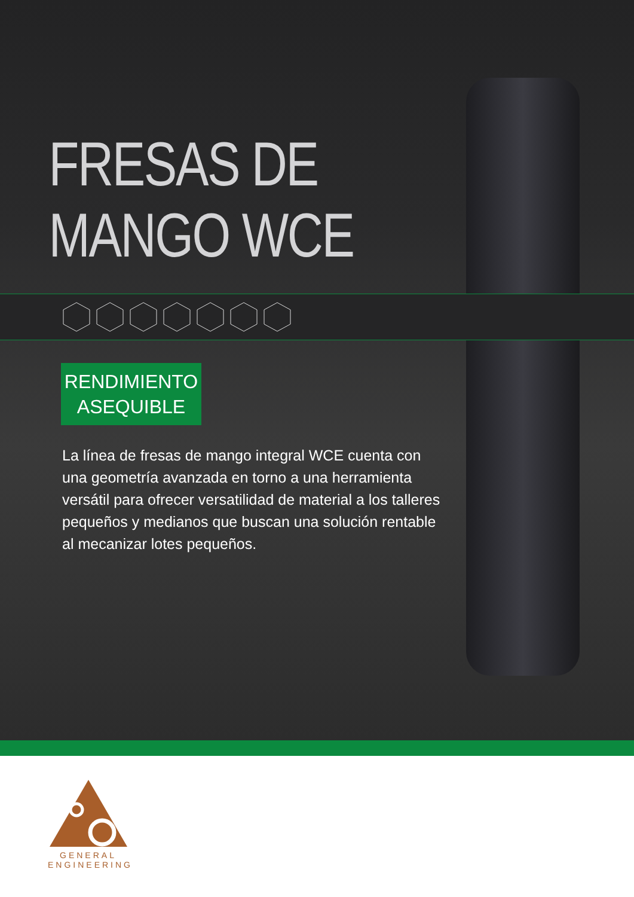FRESAS DE MANGO WCE
RENDIMIENTO
ASEQUIBLE
La línea de fresas de mango integral WCE cuenta con una geometría avanzada en torno a una herramienta versátil para ofrecer versatilidad de material a los talleres pequeños y medianos que buscan una solución rentable al mecanizar lotes pequeños.
GENERAL
ENGINEERING